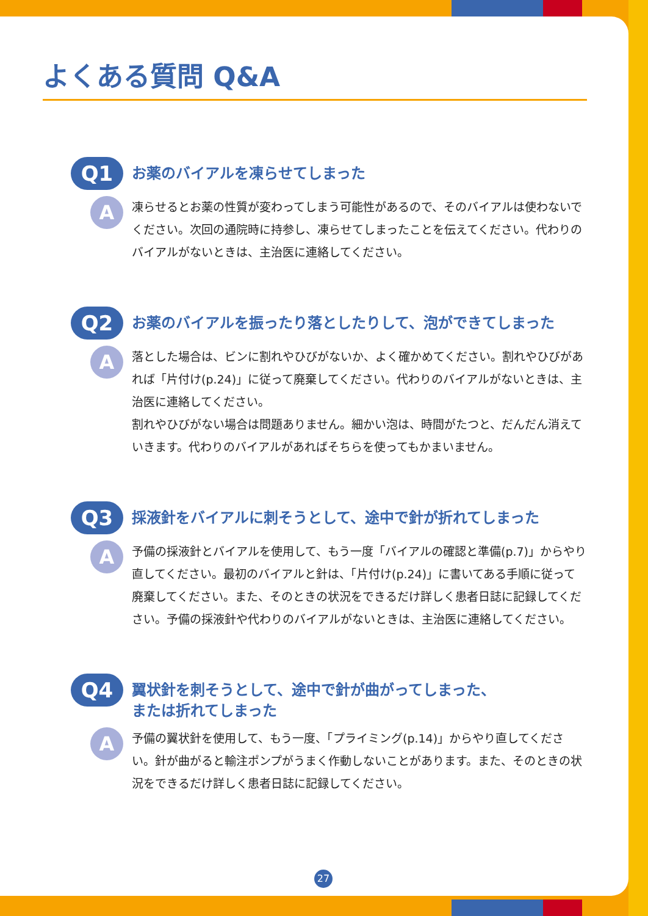よくある質問 Q&A
Q1
お薬のバイアルを凍らせてしまった
A
凍らせるとお薬の性質が変わってしまう可能性があるので、そのバイアルは使わないでください。次回の通院時に持参し、凍らせてしまったことを伝えてください。代わりのバイアルがないときは、主治医に連絡してください。
Q2
お薬のバイアルを振ったり落としたりして、泡ができてしまった
A
落とした場合は、ビンに割れやひびがないか、よく確かめてください。割れやひびがあれば「片付け(p.24)」に従って廃棄してください。代わりのバイアルがないときは、主治医に連絡してください。
割れやひびがない場合は問題ありません。細かい泡は、時間がたつと、だんだん消えていきます。代わりのバイアルがあればそちらを使ってもかまいません。
Q3
採液針をバイアルに刺そうとして、途中で針が折れてしまった
A
予備の採液針とバイアルを使用して、もう一度「バイアルの確認と準備(p.7)」からやり直してください。最初のバイアルと針は、「片付け(p.24)」に書いてある手順に従って廃棄してください。また、そのときの状況をできるだけ詳しく患者日誌に記録してください。予備の採液針や代わりのバイアルがないときは、主治医に連絡してください。
Q4
翼状針を刺そうとして、途中で針が曲がってしまった、
または折れてしまった
A
予備の翼状針を使用して、もう一度、「プライミング(p.14)」からやり直してください。針が曲がると輸注ポンプがうまく作動しないことがあります。また、そのときの状況をできるだけ詳しく患者日誌に記録してください。
27